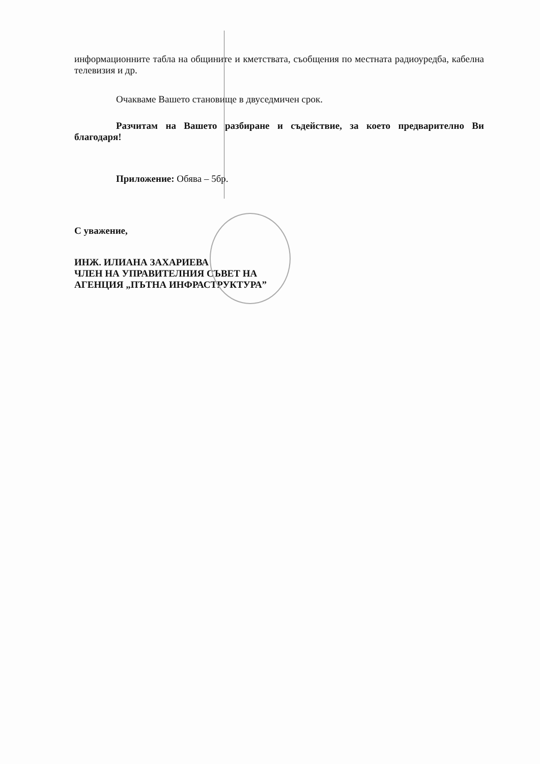информационните табла на общините и кметствата, съобщения по местната радиоуредба, кабелна телевизия и др.
Очакваме Вашето становище в двуседмичен срок.
Разчитам на Вашето разбиране и съдействие, за което предварително Ви благодаря!
Приложение: Обява – 5бр.
С уважение,
ИНЖ. ИЛИАНА ЗАХАРИЕВА
ЧЛЕН НА УПРАВИТЕЛНИЯ СЪВЕТ НА
АГЕНЦИЯ „ПЪТНА ИНФРАСТРУКТУРА”